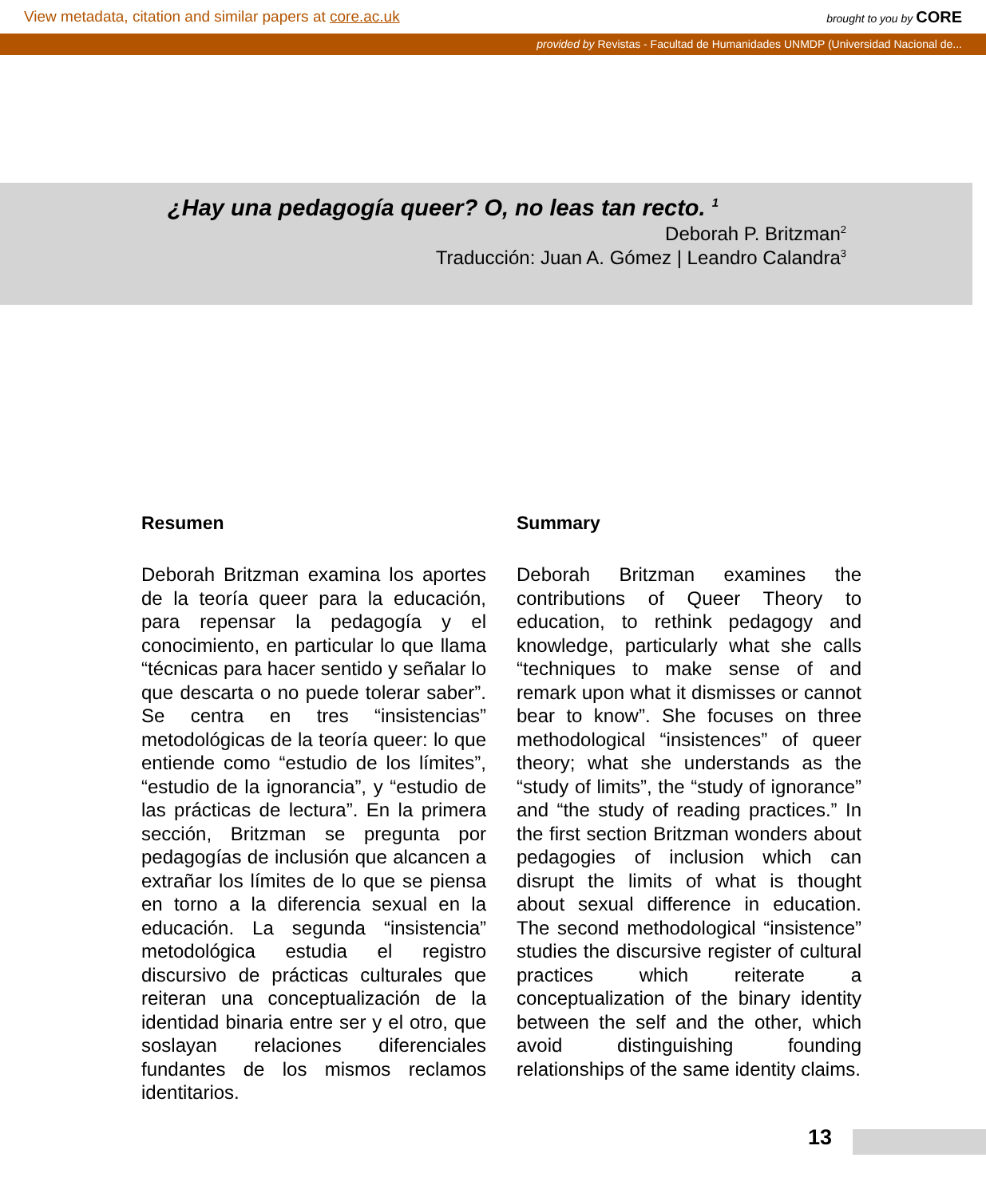View metadata, citation and similar papers at core.ac.uk brought to you by CORE
provided by Revistas - Facultad de Humanidades UNMDP (Universidad Nacional de...
¿Hay una pedagogía queer? O, no leas tan recto. <sup>1</sup>
Deborah P. Britzman<sup>2</sup>
Traducción: Juan A. Gómez | Leandro Calandra<sup>3</sup>
Resumen
Deborah Britzman examina los aportes de la teoría queer para la educación, para repensar la pedagogía y el conocimiento, en particular lo que llama “técnicas para hacer sentido y señalar lo que descarta o no puede tolerar saber”. Se centra en tres “insistencias” metodológicas de la teoría queer: lo que entiende como “estudio de los límites”, “estudio de la ignorancia”, y “estudio de las prácticas de lectura”. En la primera sección, Britzman se pregunta por pedagogías de inclusión que alcancen a extrañar los límites de lo que se piensa en torno a la diferencia sexual en la educación. La segunda “insistencia” metodológica estudia el registro discursivo de prácticas culturales que reiteran una conceptualización de la identidad binaria entre ser y el otro, que soslayan relaciones diferenciales fundantes de los mismos reclamos identitarios.
Summary
Deborah Britzman examines the contributions of Queer Theory to education, to rethink pedagogy and knowledge, particularly what she calls “techniques to make sense of and remark upon what it dismisses or cannot bear to know”. She focuses on three methodological “insistences” of queer theory; what she understands as the “study of limits”, the “study of ignorance” and “the study of reading practices.” In the first section Britzman wonders about pedagogies of inclusion which can disrupt the limits of what is thought about sexual difference in education. The second methodological “insistence” studies the discursive register of cultural practices which reiterate a conceptualization of the binary identity between the self and the other, which avoid distinguishing founding relationships of the same identity claims.
13